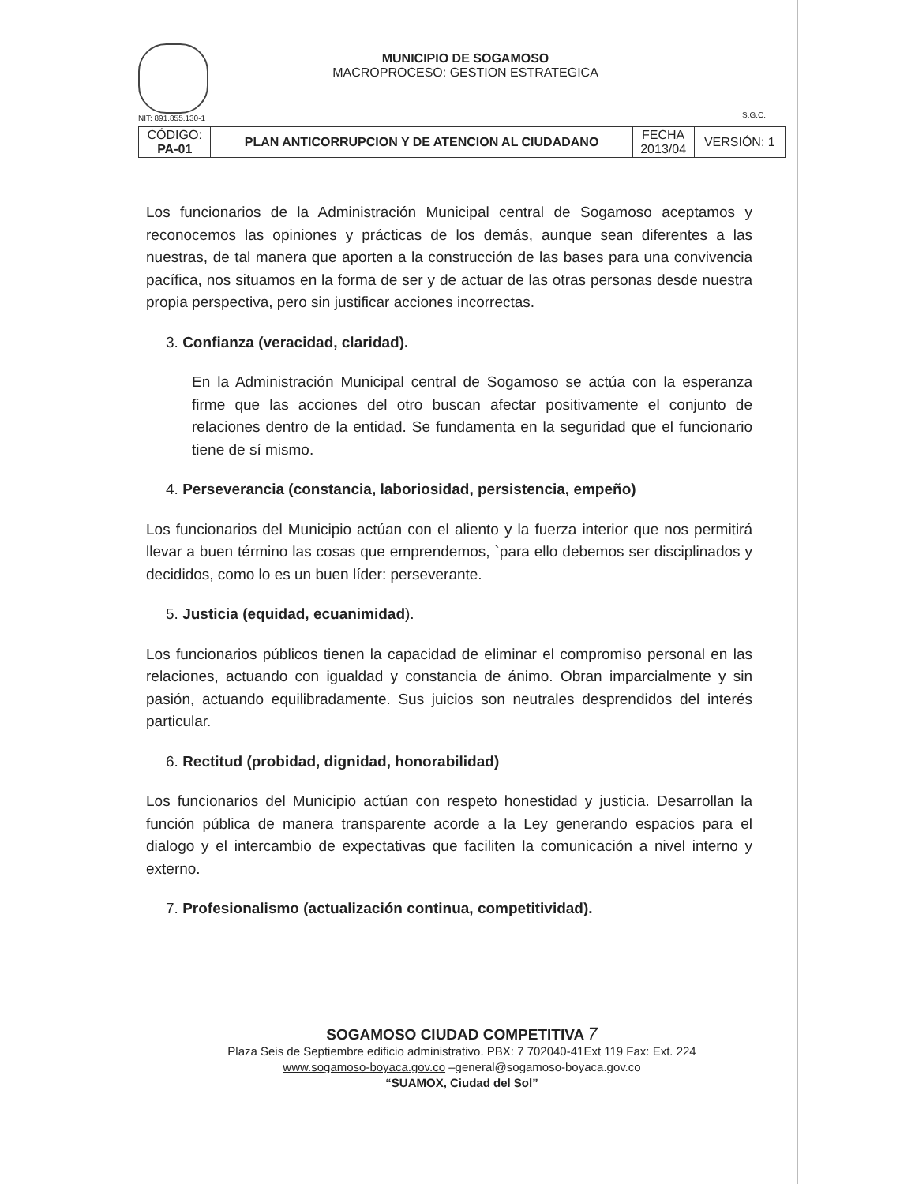NIT: 891.855.130-1
MUNICIPIO DE SOGAMOSO
MACROPROCESO: GESTION ESTRATEGICA
S.G.C.
| CÓDIGO: PA-01 | PLAN ANTICORRUPCION Y DE ATENCION AL CIUDADANO | FECHA 2013/04 | VERSIÓN: 1 |
Los funcionarios de la Administración Municipal central de Sogamoso aceptamos y reconocemos las opiniones y prácticas de los demás, aunque sean diferentes a las nuestras, de tal manera que aporten a la construcción de las bases para una convivencia pacífica, nos situamos en la forma de ser y de actuar de las otras personas desde nuestra propia perspectiva, pero sin justificar acciones incorrectas.
3. Confianza (veracidad, claridad).
En la Administración Municipal central de Sogamoso se actúa con la esperanza firme que las acciones del otro buscan afectar positivamente el conjunto de relaciones dentro de la entidad. Se fundamenta en la seguridad que el funcionario tiene de sí mismo.
4. Perseverancia (constancia, laboriosidad, persistencia, empeño)
Los funcionarios del Municipio actúan con el aliento y la fuerza interior que nos permitirá llevar a buen término las cosas que emprendemos, `para ello debemos ser disciplinados y decididos, como lo es un buen líder: perseverante.
5. Justicia (equidad, ecuanimidad).
Los funcionarios públicos tienen la capacidad de eliminar el compromiso personal en las relaciones, actuando con igualdad y constancia de ánimo. Obran imparcialmente y sin pasión, actuando equilibradamente. Sus juicios son neutrales desprendidos del interés particular.
6. Rectitud (probidad, dignidad, honorabilidad)
Los funcionarios del Municipio actúan con respeto honestidad y justicia. Desarrollan la función pública de manera transparente acorde a la Ley generando espacios para el dialogo y el intercambio de expectativas que faciliten la comunicación a nivel interno y externo.
7. Profesionalismo (actualización continua, competitividad).
SOGAMOSO CIUDAD COMPETITIVA 7
Plaza Seis de Septiembre edificio administrativo. PBX: 7 702040-41Ext 119 Fax: Ext. 224
www.sogamoso-boyaca.gov.co –general@sogamoso-boyaca.gov.co
“SUAMOX, Ciudad del Sol”